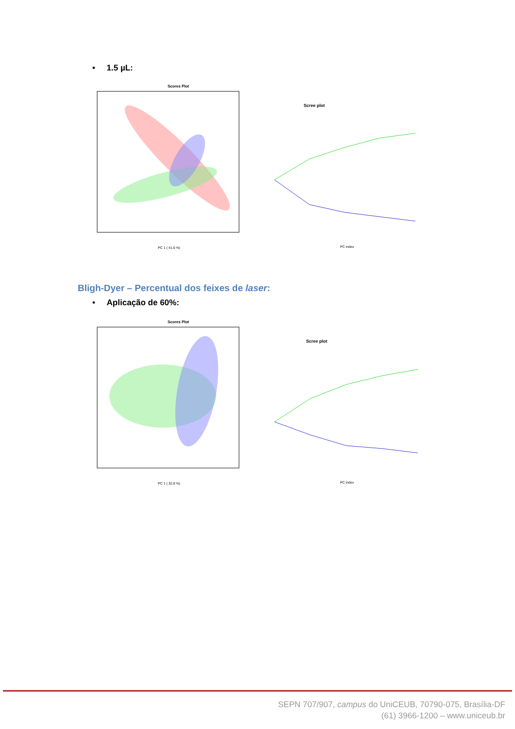• 1.5 µL:
Scores Plot
PC 1 ( 41.6 %)
Scree plot
PC index
Bligh-Dyer – Percentual dos feixes de laser:
• Aplicação de 60%:
Scores Plot
PC 1 ( 32.8 %)
Scree plot
PC index
SEPN 707/907, campus do UniCEUB, 70790-075, Brasília-DF
(61) 3966-1200 – www.uniceub.br